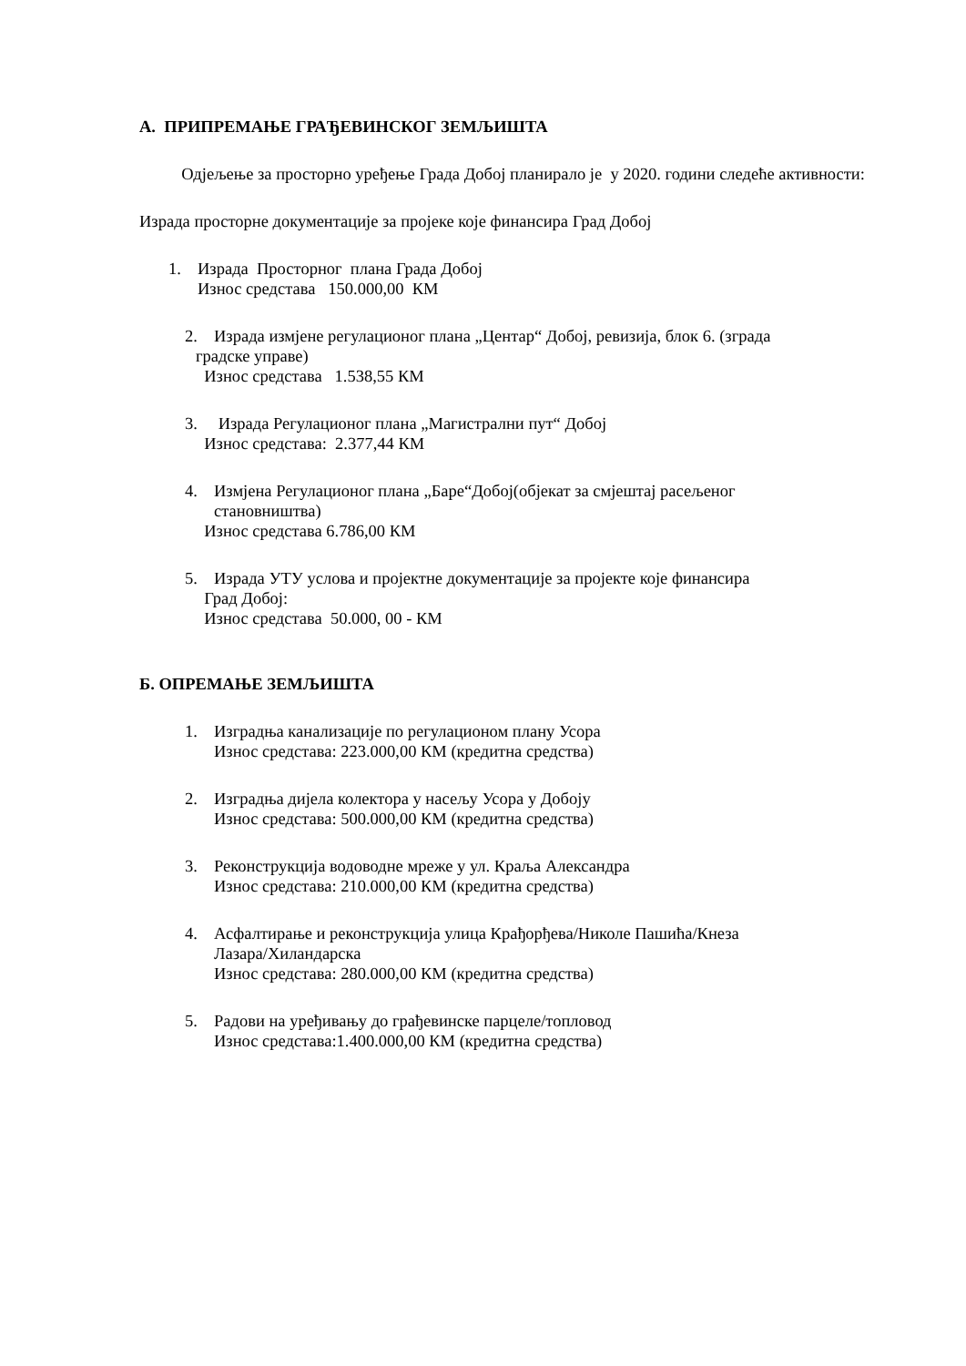А. ПРИПРЕМАЊЕ ГРАЂЕВИНСКОГ ЗЕМЉИШТА
Одјељење за просторно уређење Града Добој планирало је у 2020. години следеће активности:
Израда просторне документације за пројеке које финансира Град Добој
1. Израда Просторног плана Града Добој
Износ средстава 150.000,00 КМ
2. Израда измјене регулационог плана „Центар“ Добој, ревизија, блок 6. (зграда
градске управе)
Износ средстава 1.538,55 КМ
3. Израда Регулационог плана „Магистрални пут“ Добој
Износ средстава: 2.377,44 КМ
4. Измјена Регулационог плана „Баре“Добој(објекат за смјештај расељеног
становништва)
Износ средстава 6.786,00 КМ
5. Израда УТУ услова и пројектне документације за пројекте које финансира
Град Добој:
Износ средстава 50.000, 00 - КМ
Б. ОПРЕМАЊЕ ЗЕМЉИШТА
1. Изградња канализације по регулационом плану Усора
Износ средстава: 223.000,00 КМ (кредитна средства)
2. Изградња дијела колектора у насељу Усора у Добоју
Износ средстава: 500.000,00 КМ (кредитна средства)
3. Реконструкција водоводне мреже у ул. Краља Александра
Износ средстава: 210.000,00 КМ (кредитна средства)
4. Асфалтирање и реконструкција улица Крађорђева/Николе Пашића/Кнеза
Лазара/Хиландарска
Износ средстава: 280.000,00 КМ (кредитна средства)
5. Радови на уређивању до грађевинске парцеле/топловод
Износ средстава:1.400.000,00 КМ (кредитна средства)